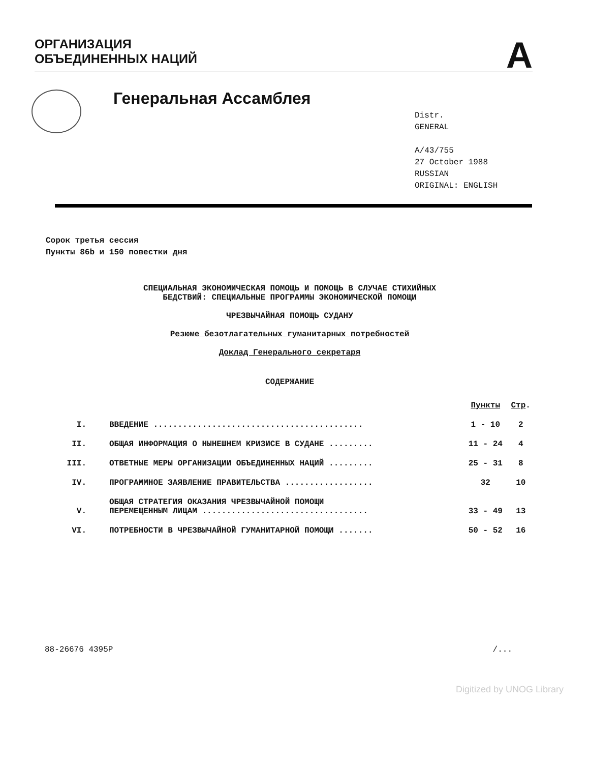ОРГАНИЗАЦИЯ
ОБЪЕДИНЕННЫХ НАЦИЙ
A
Генеральная Ассамблея
Distr.
GENERAL
A/43/755
27 October 1988
RUSSIAN
ORIGINAL: ENGLISH
Сорок третья сессия
Пункты 86b и 150 повестки дня
СПЕЦИАЛЬНАЯ ЭКОНОМИЧЕСКАЯ ПОМОЩЬ И ПОМОЩЬ В СЛУЧАЕ СТИХИЙНЫХ
БЕДСТВИЙ: СПЕЦИАЛЬНЫЕ ПРОГРАММЫ ЭКОНОМИЧЕСКОЙ ПОМОЩИ
ЧРЕЗВЫЧАЙНАЯ ПОМОЩЬ СУДАНУ
Резюме безотлагательных гуманитарных потребностей
Доклад Генерального секретаря
СОДЕРЖАНИЕ
| | | Пункты | Стр . |
| --- | --- | --- | --- |
| I. | ВВЕДЕНИЕ ........................................... | 1 - 10 | 2 |
| II. | ОБЩАЯ ИНФОРМАЦИЯ О НЫНЕШНЕМ КРИЗИСЕ В СУДАНЕ ......... | 11 - 24 | 4 |
| III. | ОТВЕТНЫЕ МЕРЫ ОРГАНИЗАЦИИ ОБЪЕДИНЕННЫХ НАЦИЙ ......... | 25 - 31 | 8 |
| IV. | ПРОГРАММНОЕ ЗАЯВЛЕНИЕ ПРАВИТЕЛЬСТВА .................. | 32 | 10 |
| V. | ОБЩАЯ СТРАТЕГИЯ ОКАЗАНИЯ ЧРЕЗВЫЧАЙНОЙ ПОМОЩИ ПЕРЕМЕЩЕННЫМ ЛИЦАМ .................................. | 33 - 49 | 13 |
| VI. | ПОТРЕБНОСТИ В ЧРЕЗВЫЧАЙНОЙ ГУМАНИТАРНОЙ ПОМОЩИ ....... | 50 - 52 | 16 |
88-26676 4395P /...
Digitized by UNOG Library